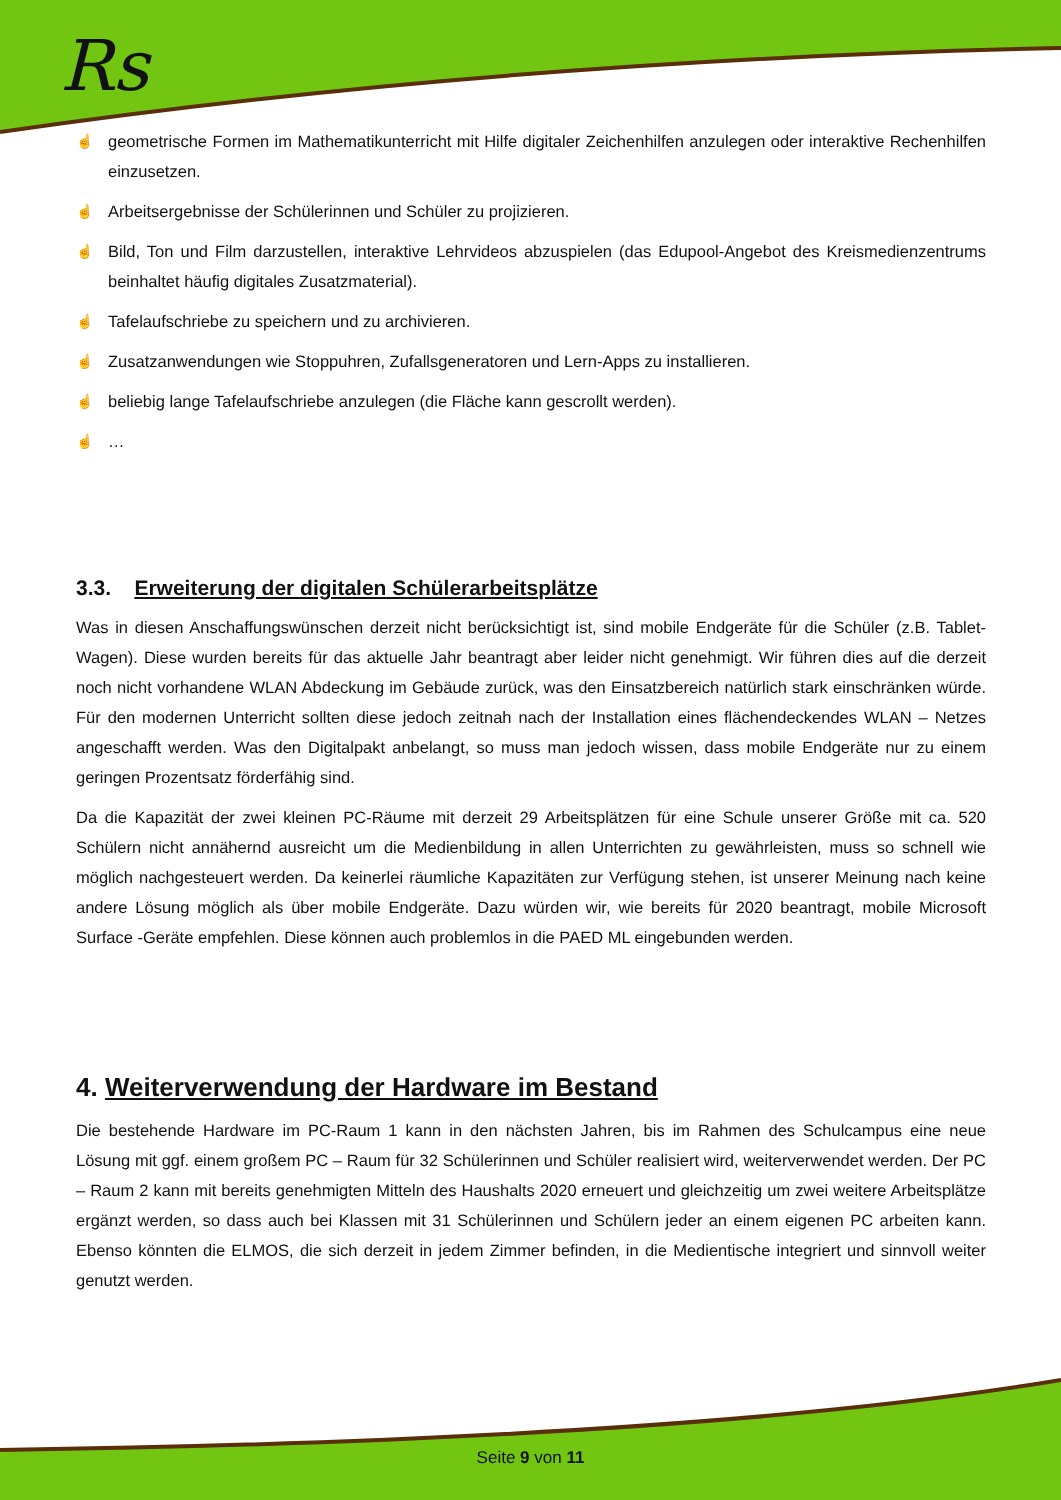Rs
☝ geometrische Formen im Mathematikunterricht mit Hilfe digitaler Zeichenhilfen anzulegen oder interaktive Rechenhilfen einzusetzen.
☝ Arbeitsergebnisse der Schülerinnen und Schüler zu projizieren.
☝ Bild, Ton und Film darzustellen, interaktive Lehrvideos abzuspielen (das Edupool-Angebot des Kreismedienzentrums beinhaltet häufig digitales Zusatzmaterial).
☝ Tafelaufschriebe zu speichern und zu archivieren.
☝ Zusatzanwendungen wie Stoppuhren, Zufallsgeneratoren und Lern-Apps zu installieren.
☝ beliebig lange Tafelaufschriebe anzulegen (die Fläche kann gescrollt werden).
☝ …
3.3. Erweiterung der digitalen Schülerarbeitsplätze
Was in diesen Anschaffungswünschen derzeit nicht berücksichtigt ist, sind mobile Endgeräte für die Schüler (z.B. Tablet-Wagen). Diese wurden bereits für das aktuelle Jahr beantragt aber leider nicht genehmigt. Wir führen dies auf die derzeit noch nicht vorhandene WLAN Abdeckung im Gebäude zurück, was den Einsatzbereich natürlich stark einschränken würde. Für den modernen Unterricht sollten diese jedoch zeitnah nach der Installation eines flächendeckendes WLAN – Netzes angeschafft werden. Was den Digitalpakt anbelangt, so muss man jedoch wissen, dass mobile Endgeräte nur zu einem geringen Prozentsatz förderfähig sind.
Da die Kapazität der zwei kleinen PC-Räume mit derzeit 29 Arbeitsplätzen für eine Schule unserer Größe mit ca. 520 Schülern nicht annähernd ausreicht um die Medienbildung in allen Unterrichten zu gewährleisten, muss so schnell wie möglich nachgesteuert werden. Da keinerlei räumliche Kapazitäten zur Verfügung stehen, ist unserer Meinung nach keine andere Lösung möglich als über mobile Endgeräte. Dazu würden wir, wie bereits für 2020 beantragt, mobile Microsoft Surface -Geräte empfehlen. Diese können auch problemlos in die PAED ML eingebunden werden.
4. Weiterverwendung der Hardware im Bestand
Die bestehende Hardware im PC-Raum 1 kann in den nächsten Jahren, bis im Rahmen des Schulcampus eine neue Lösung mit ggf. einem großem PC – Raum für 32 Schülerinnen und Schüler realisiert wird, weiterverwendet werden. Der PC – Raum 2 kann mit bereits genehmigten Mitteln des Haushalts 2020 erneuert und gleichzeitig um zwei weitere Arbeitsplätze ergänzt werden, so dass auch bei Klassen mit 31 Schülerinnen und Schülern jeder an einem eigenen PC arbeiten kann. Ebenso könnten die ELMOS, die sich derzeit in jedem Zimmer befinden, in die Medientische integriert und sinnvoll weiter genutzt werden.
Seite 9 von 11